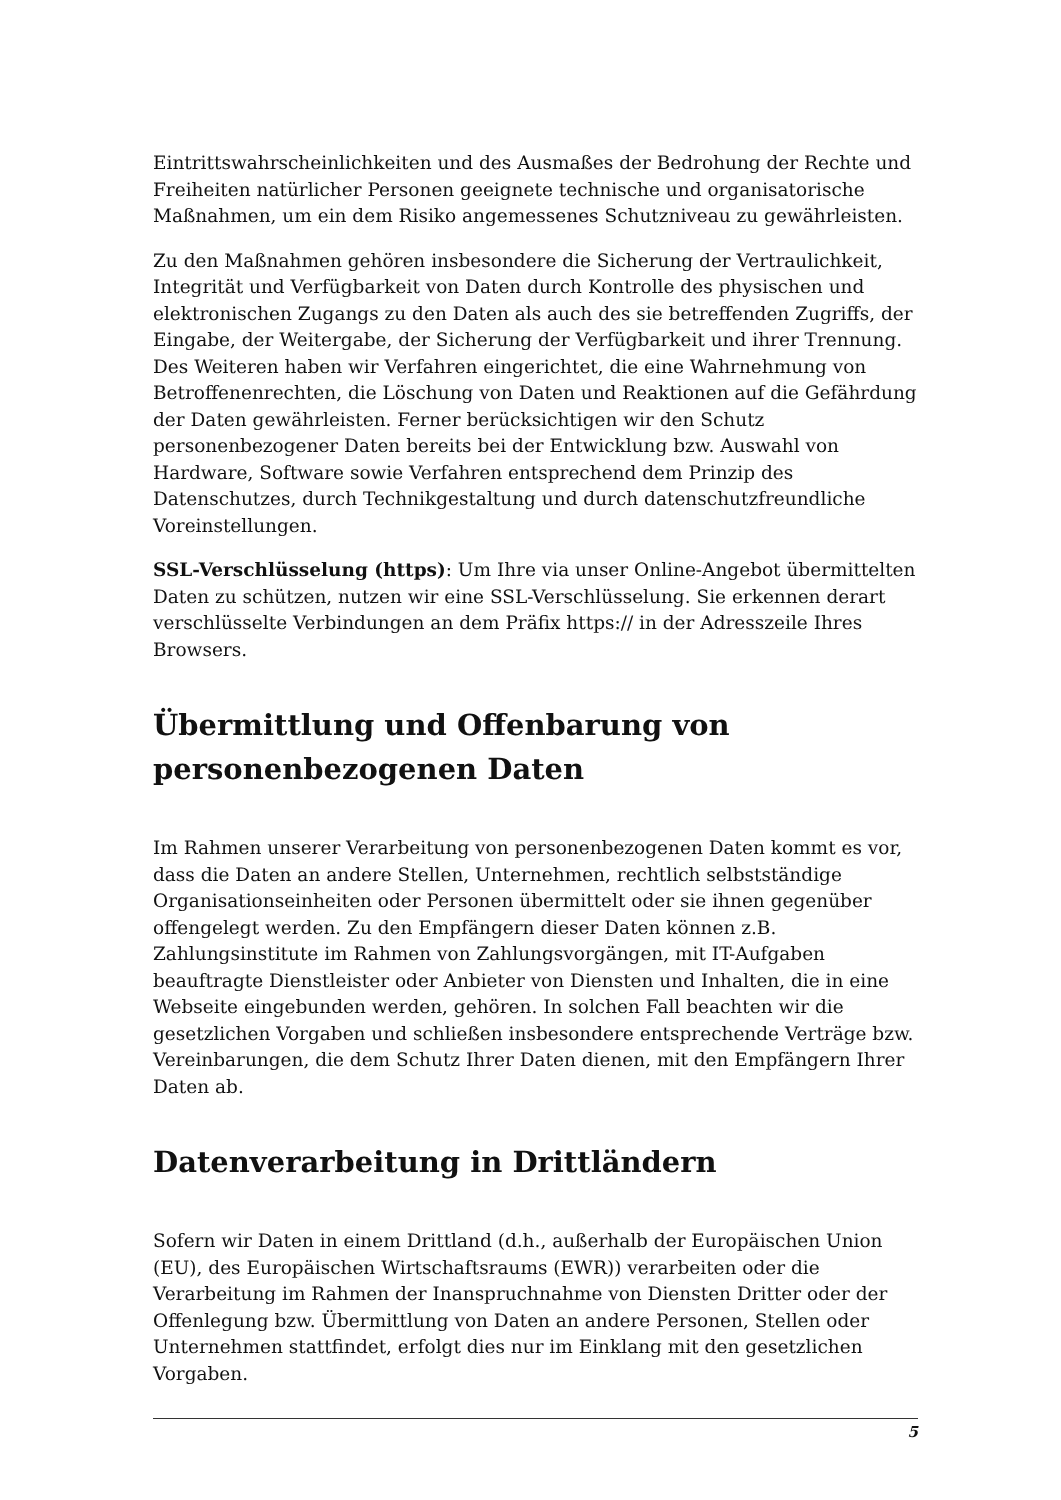Eintrittswahrscheinlichkeiten und des Ausmaßes der Bedrohung der Rechte und Freiheiten natürlicher Personen geeignete technische und organisatorische Maßnahmen, um ein dem Risiko angemessenes Schutzniveau zu gewährleisten.
Zu den Maßnahmen gehören insbesondere die Sicherung der Vertraulichkeit, Integrität und Verfügbarkeit von Daten durch Kontrolle des physischen und elektronischen Zugangs zu den Daten als auch des sie betreffenden Zugriffs, der Eingabe, der Weitergabe, der Sicherung der Verfügbarkeit und ihrer Trennung. Des Weiteren haben wir Verfahren eingerichtet, die eine Wahrnehmung von Betroffenenrechten, die Löschung von Daten und Reaktionen auf die Gefährdung der Daten gewährleisten. Ferner berücksichtigen wir den Schutz personenbezogener Daten bereits bei der Entwicklung bzw. Auswahl von Hardware, Software sowie Verfahren entsprechend dem Prinzip des Datenschutzes, durch Technikgestaltung und durch datenschutzfreundliche Voreinstellungen.
SSL-Verschlüsselung (https): Um Ihre via unser Online-Angebot übermittelten Daten zu schützen, nutzen wir eine SSL-Verschlüsselung. Sie erkennen derart verschlüsselte Verbindungen an dem Präfix https:// in der Adresszeile Ihres Browsers.
Übermittlung und Offenbarung von personenbezogenen Daten
Im Rahmen unserer Verarbeitung von personenbezogenen Daten kommt es vor, dass die Daten an andere Stellen, Unternehmen, rechtlich selbstständige Organisationseinheiten oder Personen übermittelt oder sie ihnen gegenüber offengelegt werden. Zu den Empfängern dieser Daten können z.B. Zahlungsinstitute im Rahmen von Zahlungsvorgängen, mit IT-Aufgaben beauftragte Dienstleister oder Anbieter von Diensten und Inhalten, die in eine Webseite eingebunden werden, gehören. In solchen Fall beachten wir die gesetzlichen Vorgaben und schließen insbesondere entsprechende Verträge bzw. Vereinbarungen, die dem Schutz Ihrer Daten dienen, mit den Empfängern Ihrer Daten ab.
Datenverarbeitung in Drittländern
Sofern wir Daten in einem Drittland (d.h., außerhalb der Europäischen Union (EU), des Europäischen Wirtschaftsraums (EWR)) verarbeiten oder die Verarbeitung im Rahmen der Inanspruchnahme von Diensten Dritter oder der Offenlegung bzw. Übermittlung von Daten an andere Personen, Stellen oder Unternehmen stattfindet, erfolgt dies nur im Einklang mit den gesetzlichen Vorgaben.
5